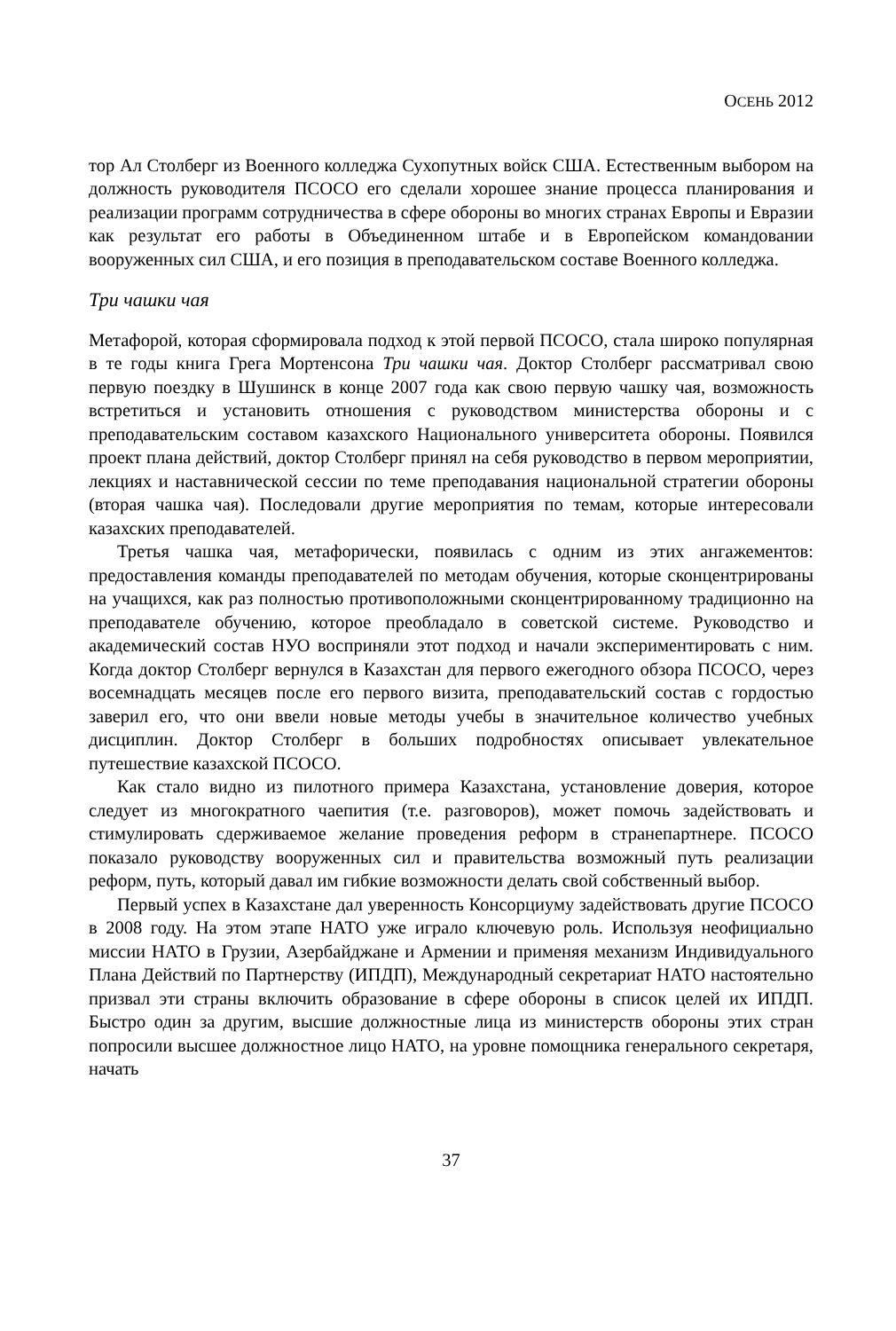ОСЕНЬ 2012
тор Ал Столберг из Военного колледжа Сухопутных войск США. Естественным выбором на должность руководителя ПСОСО его сделали хорошее знание процесса планирования и реализации программ сотрудничества в сфере обороны во многих странах Европы и Евразии как результат его работы в Объединенном штабе и в Европейском командовании вооруженных сил США, и его позиция в преподавательском составе Военного колледжа.
Три чашки чая
Метафорой, которая сформировала подход к этой первой ПСОСО, стала широко популярная в те годы книга Грега Мортенсона Три чашки чая. Доктор Столберг рассматривал свою первую поездку в Шушинск в конце 2007 года как свою первую чашку чая, возможность встретиться и установить отношения с руководством министерства обороны и с преподавательским составом казахского Национального университета обороны. Появился проект плана действий, доктор Столберг принял на себя руководство в первом мероприятии, лекциях и наставнической сессии по теме преподавания национальной стратегии обороны (вторая чашка чая). Последовали другие мероприятия по темам, которые интересовали казахских преподавателей.
Третья чашка чая, метафорически, появилась с одним из этих ангажементов: предоставления команды преподавателей по методам обучения, которые сконцентрированы на учащихся, как раз полностью противоположными сконцентрированному традиционно на преподавателе обучению, которое преобладало в советской системе. Руководство и академический состав НУО восприняли этот подход и начали экспериментировать с ним. Когда доктор Столберг вернулся в Казахстан для первого ежегодного обзора ПСОСО, через восемнадцать месяцев после его первого визита, преподавательский состав с гордостью заверил его, что они ввели новые методы учебы в значительное количество учебных дисциплин. Доктор Столберг в больших подробностях описывает увлекательное путешествие казахской ПСОСО.
Как стало видно из пилотного примера Казахстана, установление доверия, которое следует из многократного чаепития (т.е. разговоров), может помочь задействовать и стимулировать сдерживаемое желание проведения реформ в странепартнере. ПСОСО показало руководству вооруженных сил и правительства возможный путь реализации реформ, путь, который давал им гибкие возможности делать свой собственный выбор.
Первый успех в Казахстане дал уверенность Консорциуму задействовать другие ПСОСО в 2008 году. На этом этапе НАТО уже играло ключевую роль. Используя неофициально миссии НАТО в Грузии, Азербайджане и Армении и применяя механизм Индивидуального Плана Действий по Партнерству (ИПДП), Международный секретариат НАТО настоятельно призвал эти страны включить образование в сфере обороны в список целей их ИПДП. Быстро один за другим, высшие должностные лица из министерств обороны этих стран попросили высшее должностное лицо НАТО, на уровне помощника генерального секретаря, начать
37